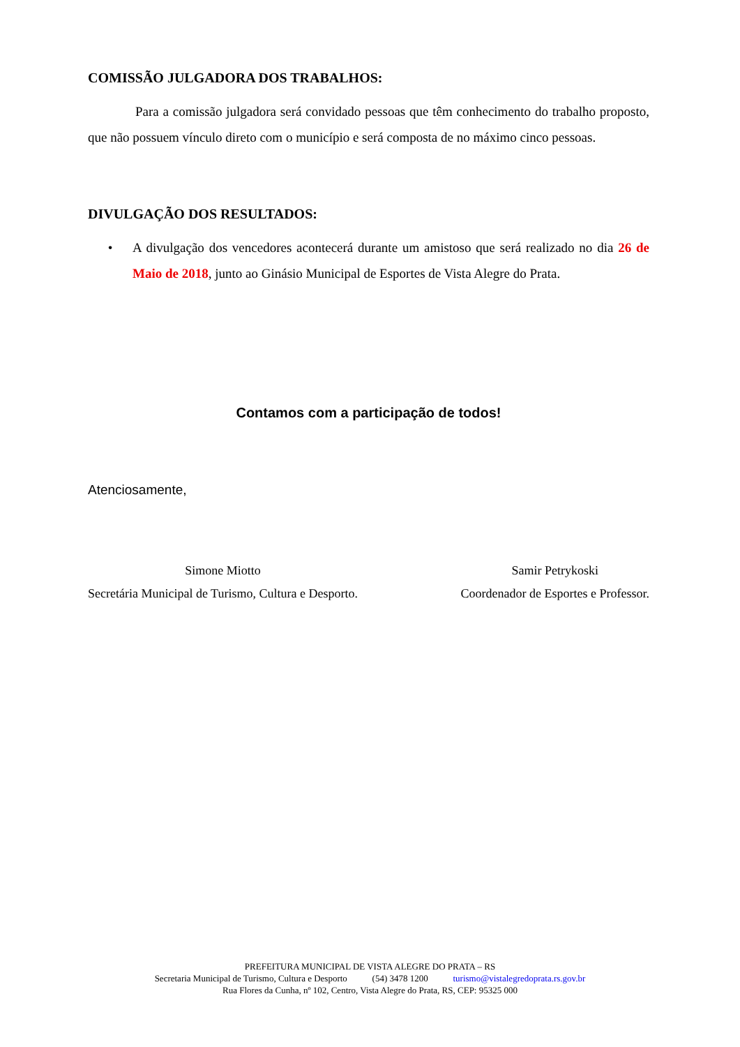COMISSÃO JULGADORA DOS TRABALHOS:
Para a comissão julgadora será convidado pessoas que têm conhecimento do trabalho proposto, que não possuem vínculo direto com o município e será composta de no máximo cinco pessoas.
DIVULGAÇÃO DOS RESULTADOS:
• A divulgação dos vencedores acontecerá durante um amistoso que será realizado no dia 26 de Maio de 2018, junto ao Ginásio Municipal de Esportes de Vista Alegre do Prata.
Contamos com a participação de todos!
Atenciosamente,
Simone Miotto
Secretária Municipal de Turismo, Cultura e Desporto.
Samir Petrykoski
Coordenador de Esportes e Professor.
PREFEITURA MUNICIPAL DE VISTA ALEGRE DO PRATA – RS
Secretaria Municipal de Turismo, Cultura e Desporto (54) 3478 1200 turismo@vistalegredoprata.rs.gov.br
Rua Flores da Cunha, nº 102, Centro, Vista Alegre do Prata, RS, CEP: 95325 000